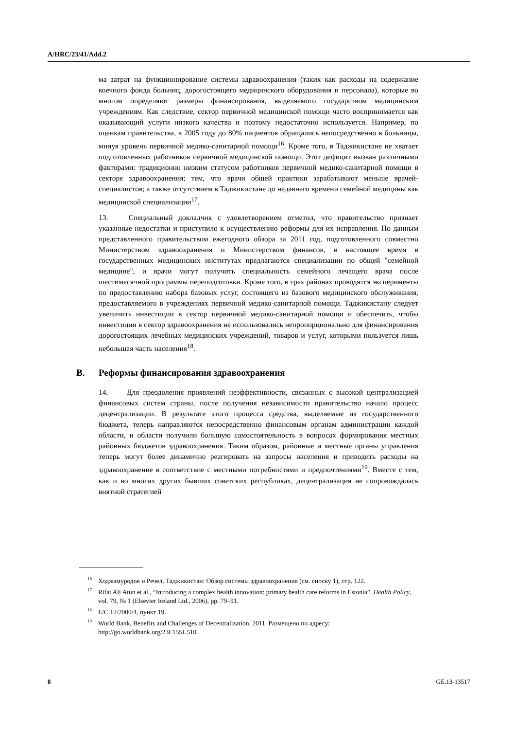A/HRC/23/41/Add.2
ма затрат на функционирование системы здравоохранения (таких как расходы на содержание коечного фонда больниц, дорогостоящего медицинского оборудования и персонала), которые во многом определяют размеры финансирования, выделяемого государством медицинским учреждениям. Как следствие, сектор первичной медицинской помощи часто воспринимается как оказывающий услуги низкого качества и поэтому недостаточно используется. Например, по оценкам правительства, в 2005 году до 80% пациентов обращались непосредственно в больницы, минуя уровень первичной медико-санитарной помощи<sup>16</sup>. Кроме того, в Таджикистане не хватает подготовленных работников первичной медицинской помощи. Этот дефицит вызван различными факторами: традиционно низким статусом работников первичной медико-санитарной помощи в секторе здравоохранения; тем, что врачи общей практики зарабатывают меньше врачей-специалистов; а также отсутствием в Таджикистане до недавнего времени семейной медицины как медицинской специализации<sup>17</sup>.
13. Специальный докладчик с удовлетворением отметил, что правительство признает указанные недостатки и приступило к осуществлению реформы для их исправления. По данным представленного правительством ежегодного обзора за 2011 год, подготовленного совместно Министерством здравоохранения и Министерством финансов, в настоящее время в государственных медицинских институтах предлагаются специализации по общей "семейной медицине", и врачи могут получить специальность семейного лечащего врача после шестимесячной программы переподготовки. Кроме того, в трех районах проводятся эксперименты по предоставлению набора базовых услуг, состоящего из базового медицинского обслуживания, предоставляемого в учреждениях первичной медико-санитарной помощи. Таджикистану следует увеличить инвестиции в сектор первичной медико-санитарной помощи и обеспечить, чтобы инвестиции в сектор здравоохранения не использовались непропорционально для финансирования дорогостоящих лечебных медицинских учреждений, товаров и услуг, которыми пользуется лишь небольшая часть населения<sup>18</sup>.
B. Реформы финансирования здравоохранения
14. Для преодоления проявлений неэффективности, связанных с высокой централизацией финансовых систем страны, после получения независимости правительство начало процесс децентрализации. В результате этого процесса средства, выделяемые из государственного бюджета, теперь направляются непосредственно финансовым органам администрации каждой области, и области получили большую самостоятельность в вопросах формирования местных районных бюджетов здравоохранения. Таким образом, районные и местные органы управления теперь могут более динамично реагировать на запросы населения и приводить расходы на здравоохранение в соответствие с местными потребностями и предпочтениями<sup>19</sup>. Вместе с тем, как и во многих других бывших советских республиках, децентрализация не сопровождалась внятной стратегией
<sup>16</sup> Ходжамуродов и Речел, Таджикистан: Обзор системы здравоохранения (см. сноску 1), стр. 122.
<sup>17</sup> Rifat Ali Atun et al., “Introducing a complex health innovation: primary health care reforms in Estonia”, Health Policy, vol. 79, № 1 (Elsevier Ireland Ltd., 2006), pp. 79–91.
<sup>18</sup> E/C.12/2000/4, пункт 19.
<sup>19</sup> World Bank, Benefits and Challenges of Decentralization, 2011. Размещено по адресу: http://go.worldbank.org/23F15SL510.
8 GE.13-13517